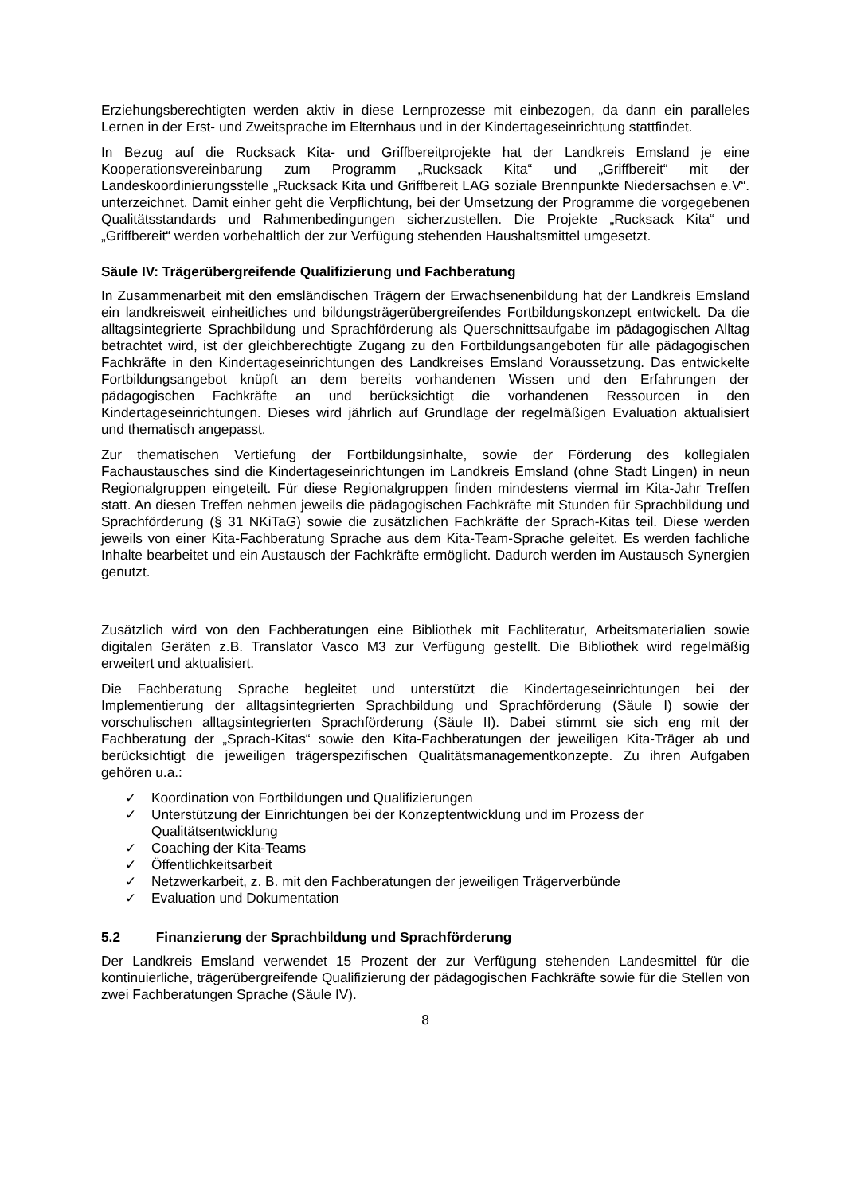Erziehungsberechtigten werden aktiv in diese Lernprozesse mit einbezogen, da dann ein paralleles Lernen in der Erst- und Zweitsprache im Elternhaus und in der Kindertageseinrichtung stattfindet.
In Bezug auf die Rucksack Kita- und Griffbereitprojekte hat der Landkreis Emsland je eine Kooperationsvereinbarung zum Programm „Rucksack Kita“ und „Griffbereit“ mit der Landeskoordinierungsstelle „Rucksack Kita und Griffbereit LAG soziale Brennpunkte Niedersachsen e.V“. unterzeichnet. Damit einher geht die Verpflichtung, bei der Umsetzung der Programme die vorgegebenen Qualitätsstandards und Rahmenbedingungen sicherzustellen. Die Projekte „Rucksack Kita“ und „Griffbereit“ werden vorbehaltlich der zur Verfügung stehenden Haushaltsmittel umgesetzt.
Säule IV: Trägerübergreifende Qualifizierung und Fachberatung
In Zusammenarbeit mit den emsländischen Trägern der Erwachsenenbildung hat der Landkreis Emsland ein landkreisweit einheitliches und bildungsträgerübergreifendes Fortbildungskonzept entwickelt. Da die alltagsintegrierte Sprachbildung und Sprachförderung als Querschnittsaufgabe im pädagogischen Alltag betrachtet wird, ist der gleichberechtigte Zugang zu den Fortbildungsangeboten für alle pädagogischen Fachkräfte in den Kindertageseinrichtungen des Landkreises Emsland Voraussetzung. Das entwickelte Fortbildungsangebot knüpft an dem bereits vorhandenen Wissen und den Erfahrungen der pädagogischen Fachkräfte an und berücksichtigt die vorhandenen Ressourcen in den Kindertageseinrichtungen. Dieses wird jährlich auf Grundlage der regelmäßigen Evaluation aktualisiert und thematisch angepasst.
Zur thematischen Vertiefung der Fortbildungsinhalte, sowie der Förderung des kollegialen Fachaustausches sind die Kindertageseinrichtungen im Landkreis Emsland (ohne Stadt Lingen) in neun Regionalgruppen eingeteilt. Für diese Regionalgruppen finden mindestens viermal im Kita-Jahr Treffen statt. An diesen Treffen nehmen jeweils die pädagogischen Fachkräfte mit Stunden für Sprachbildung und Sprachförderung (§ 31 NKiTaG) sowie die zusätzlichen Fachkräfte der Sprach-Kitas teil. Diese werden jeweils von einer Kita-Fachberatung Sprache aus dem Kita-Team-Sprache geleitet. Es werden fachliche Inhalte bearbeitet und ein Austausch der Fachkräfte ermöglicht. Dadurch werden im Austausch Synergien genutzt.
Zusätzlich wird von den Fachberatungen eine Bibliothek mit Fachliteratur, Arbeitsmaterialien sowie digitalen Geräten z.B. Translator Vasco M3 zur Verfügung gestellt. Die Bibliothek wird regelmäßig erweitert und aktualisiert.
Die Fachberatung Sprache begleitet und unterstützt die Kindertageseinrichtungen bei der Implementierung der alltagsintegrierten Sprachbildung und Sprachförderung (Säule I) sowie der vorschulischen alltagsintegrierten Sprachförderung (Säule II). Dabei stimmt sie sich eng mit der Fachberatung der „Sprach-Kitas“ sowie den Kita-Fachberatungen der jeweiligen Kita-Träger ab und berücksichtigt die jeweiligen trägerspezifischen Qualitätsmanagementkonzepte. Zu ihren Aufgaben gehören u.a.:
✓ Koordination von Fortbildungen und Qualifizierungen
✓ Unterstützung der Einrichtungen bei der Konzeptentwicklung und im Prozess der Qualitätsentwicklung
✓ Coaching der Kita-Teams
✓ Öffentlichkeitsarbeit
✓ Netzwerkarbeit, z. B. mit den Fachberatungen der jeweiligen Trägerverbünde
✓ Evaluation und Dokumentation
5.2 Finanzierung der Sprachbildung und Sprachförderung
Der Landkreis Emsland verwendet 15 Prozent der zur Verfügung stehenden Landesmittel für die kontinuierliche, trägerübergreifende Qualifizierung der pädagogischen Fachkräfte sowie für die Stellen von zwei Fachberatungen Sprache (Säule IV).
8